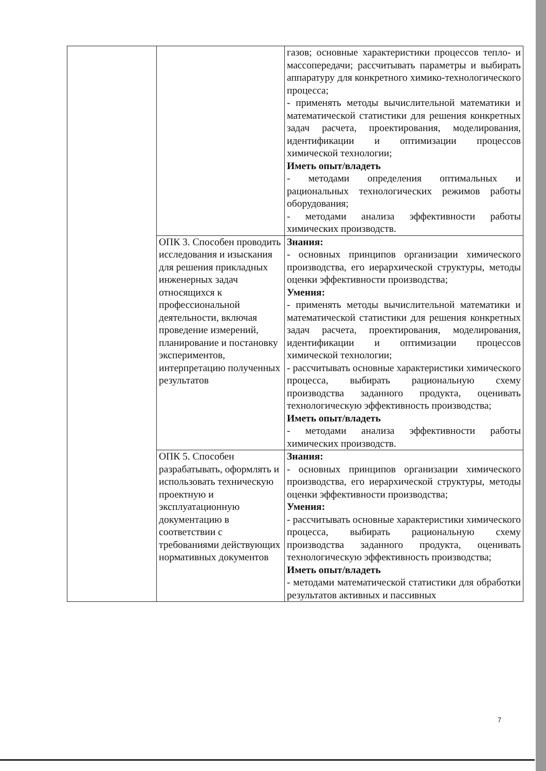| | | газов; основные характеристики процессов тепло- и массопередачи; рассчитывать параметры и выбирать аппаратуру для конкретного химико-технологического процесса; - применять методы вычислительной математики и математической статистики для решения конкретных задач расчета, проектирования, моделирования, идентификации и оптимизации процессов химической технологии; Иметь опыт/владеть - методами определения оптимальных и рациональных технологических режимов работы оборудования; - методами анализа эффективности работы химических производств. |
| | ОПК 3. Способен проводить исследования и изыскания для решения прикладных инженерных задач относящихся к профессиональной деятельности, включая проведение измерений, планирование и постановку экспериментов, интерпретацию полученных результатов | Знания: - основных принципов организации химического производства, его иерархической структуры, методы оценки эффективности производства; Умения: - применять методы вычислительной математики и математической статистики для решения конкретных задач расчета, проектирования, моделирования, идентификации и оптимизации процессов химической технологии; - рассчитывать основные характеристики химического процесса, выбирать рациональную схему производства заданного продукта, оценивать технологическую эффективность производства; Иметь опыт/владеть - методами анализа эффективности работы химических производств. |
| | ОПК 5. Способен разрабатывать, оформлять и использовать техническую проектную и эксплуатационную документацию в соответствии с требованиями действующих нормативных документов | Знания: - основных принципов организации химического производства, его иерархической структуры, методы оценки эффективности производства; Умения: - рассчитывать основные характеристики химического процесса, выбирать рациональную схему производства заданного продукта, оценивать технологическую эффективность производства; Иметь опыт/владеть - методами математической статистики для обработки результатов активных и пассивных |
7